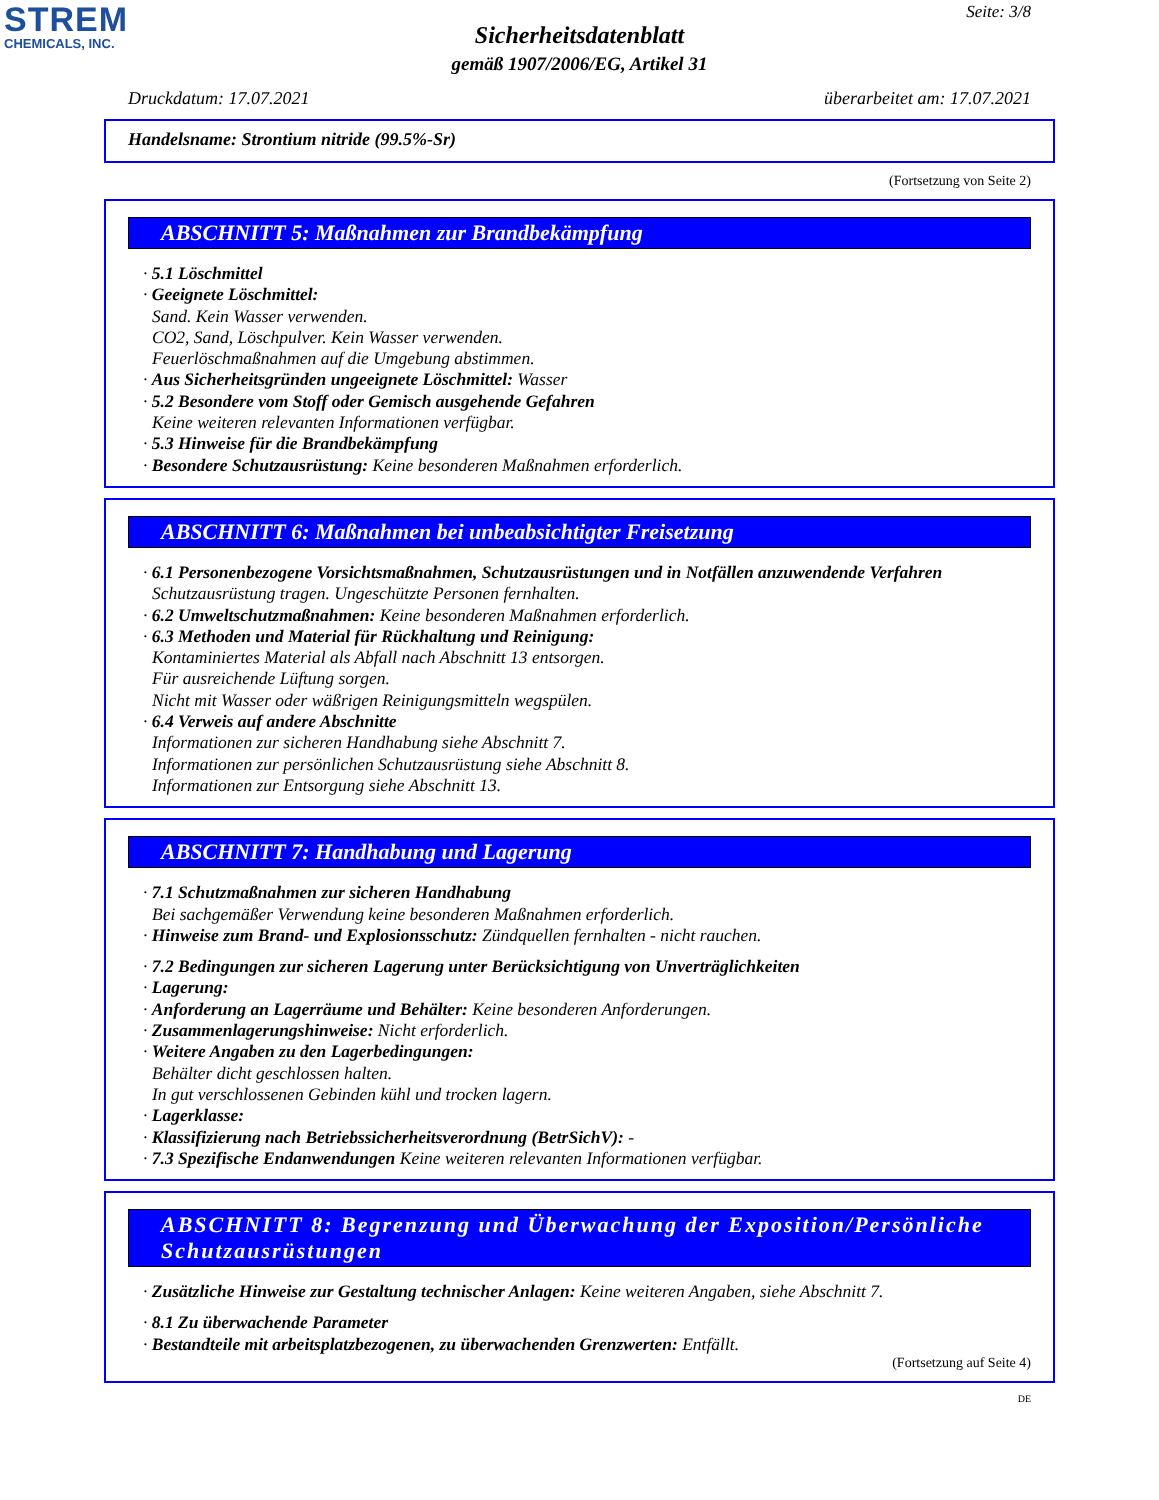STREM
CHEMICALS, INC.
Seite: 3/8
Sicherheitsdatenblatt
gemäß 1907/2006/EG, Artikel 31
Druckdatum: 17.07.2021 überarbeitet am: 17.07.2021
Handelsname: Strontium nitride (99.5%-Sr)
(Fortsetzung von Seite 2)
ABSCHNITT 5: Maßnahmen zur Brandbekämpfung
· 5.1 Löschmittel
· Geeignete Löschmittel:
Sand. Kein Wasser verwenden.
CO2, Sand, Löschpulver. Kein Wasser verwenden.
Feuerlöschmaßnahmen auf die Umgebung abstimmen.
· Aus Sicherheitsgründen ungeeignete Löschmittel: Wasser
· 5.2 Besondere vom Stoff oder Gemisch ausgehende Gefahren
Keine weiteren relevanten Informationen verfügbar.
· 5.3 Hinweise für die Brandbekämpfung
· Besondere Schutzausrüstung: Keine besonderen Maßnahmen erforderlich.
ABSCHNITT 6: Maßnahmen bei unbeabsichtigter Freisetzung
· 6.1 Personenbezogene Vorsichtsmaßnahmen, Schutzausrüstungen und in Notfällen anzuwendende Verfahren
Schutzausrüstung tragen. Ungeschützte Personen fernhalten.
· 6.2 Umweltschutzmaßnahmen: Keine besonderen Maßnahmen erforderlich.
· 6.3 Methoden und Material für Rückhaltung und Reinigung:
Kontaminiertes Material als Abfall nach Abschnitt 13 entsorgen.
Für ausreichende Lüftung sorgen.
Nicht mit Wasser oder wäßrigen Reinigungsmitteln wegspülen.
· 6.4 Verweis auf andere Abschnitte
Informationen zur sicheren Handhabung siehe Abschnitt 7.
Informationen zur persönlichen Schutzausrüstung siehe Abschnitt 8.
Informationen zur Entsorgung siehe Abschnitt 13.
ABSCHNITT 7: Handhabung und Lagerung
· 7.1 Schutzmaßnahmen zur sicheren Handhabung
Bei sachgemäßer Verwendung keine besonderen Maßnahmen erforderlich.
· Hinweise zum Brand- und Explosionsschutz: Zündquellen fernhalten - nicht rauchen.
· 7.2 Bedingungen zur sicheren Lagerung unter Berücksichtigung von Unverträglichkeiten
· Lagerung:
· Anforderung an Lagerräume und Behälter: Keine besonderen Anforderungen.
· Zusammenlagerungshinweise: Nicht erforderlich.
· Weitere Angaben zu den Lagerbedingungen:
Behälter dicht geschlossen halten.
In gut verschlossenen Gebinden kühl und trocken lagern.
· Lagerklasse:
· Klassifizierung nach Betriebssicherheitsverordnung (BetrSichV): -
· 7.3 Spezifische Endanwendungen Keine weiteren relevanten Informationen verfügbar.
ABSCHNITT 8: Begrenzung und Überwachung der Exposition/Persönliche Schutzausrüstungen
· Zusätzliche Hinweise zur Gestaltung technischer Anlagen: Keine weiteren Angaben, siehe Abschnitt 7.
· 8.1 Zu überwachende Parameter
· Bestandteile mit arbeitsplatzbezogenen, zu überwachenden Grenzwerten: Entfällt.
(Fortsetzung auf Seite 4)
DE